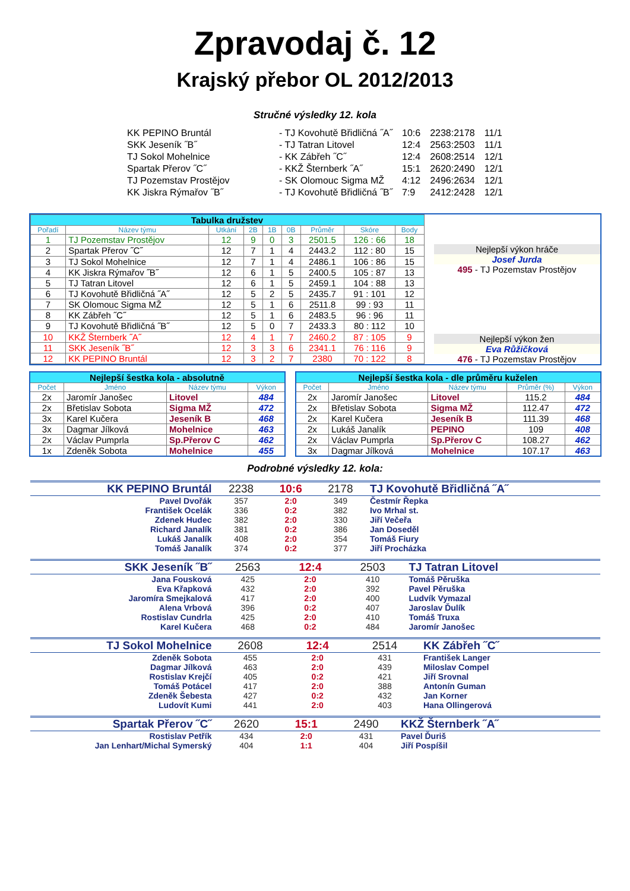Zpravodaj č. 12
Krajský přebor OL 2012/2013
Stručné výsledky 12. kola
| KK PEPINO Bruntál | - TJ Kovohutě Břidličná ˝A˝ | 10:6 | 2238:2178 | 11/1 |
| SKK Jeseník ˝B˝ | - TJ Tatran Litovel | 12:4 | 2563:2503 | 11/1 |
| TJ Sokol Mohelnice | - KK Zábřeh ˝C˝ | 12:4 | 2608:2514 | 12/1 |
| Spartak Přerov ˝C˝ | - KKŽ Šternberk ˝A˝ | 15:1 | 2620:2490 | 12/1 |
| TJ Pozemstav Prostějov | - SK Olomouc Sigma MŽ | 4:12 | 2496:2634 | 12/1 |
| KK Jiskra Rýmařov ˝B˝ | - TJ Kovohutě Břidličná ˝B˝ | 7:9 | 2412:2428 | 12/1 |
| Tabulka družstev | | | | | | | | |
| Pořadí | Název týmu | Utkání | 2B | 1B | 0B | Průměr | Skóre | Body |
| 1 | TJ Pozemstav Prostějov | 12 | 9 | 0 | 3 | 2501.5 | 126 : 66 | 18 |
| 2 | Spartak Přerov ˝C˝ | 12 | 7 | 1 | 4 | 2443.2 | 112 : 80 | 15 |
| 3 | TJ Sokol Mohelnice | 12 | 7 | 1 | 4 | 2486.1 | 106 : 86 | 15 |
| 4 | KK Jiskra Rýmařov ˝B˝ | 12 | 6 | 1 | 5 | 2400.5 | 105 : 87 | 13 |
| 5 | TJ Tatran Litovel | 12 | 6 | 1 | 5 | 2459.1 | 104 : 88 | 13 |
| 6 | TJ Kovohutě Břidličná ˝A˝ | 12 | 5 | 2 | 5 | 2435.7 | 91 : 101 | 12 |
| 7 | SK Olomouc Sigma MŽ | 12 | 5 | 1 | 6 | 2511.8 | 99 : 93 | 11 |
| 8 | KK Zábřeh ˝C˝ | 12 | 5 | 1 | 6 | 2483.5 | 96 : 96 | 11 |
| 9 | TJ Kovohutě Břidličná ˝B˝ | 12 | 5 | 0 | 7 | 2433.3 | 80 : 112 | 10 |
| 10 | KKŽ Šternberk ˝A˝ | 12 | 4 | 1 | 7 | 2460.2 | 87 : 105 | 9 |
| 11 | SKK Jeseník ˝B˝ | 12 | 3 | 3 | 6 | 2341.1 | 76 : 116 | 9 |
| 12 | KK PEPINO Bruntál | 12 | 3 | 2 | 7 | 2380 | 70 : 122 | 8 |
Nejlepší výkon hráče
Josef Jurda
495 - TJ Pozemstav Prostějov
Nejlepší výkon žen
Eva Růžičková
476 - TJ Pozemstav Prostějov
| Nejlepší šestka kola - absolutně | | | |
| Počet | Jméno | Název týmu | Výkon |
| 2x | Jaromír Janošec | Litovel | 484 |
| 2x | Břetislav Sobota | Sigma MŽ | 472 |
| 3x | Karel Kučera | Jeseník B | 468 |
| 3x | Dagmar Jílková | Mohelnice | 463 |
| 2x | Václav Pumprla | Sp.Přerov C | 462 |
| 1x | Zdeněk Sobota | Mohelnice | 455 |
| Nejlepší šestka kola - dle průměru kuželen | | | | |
| Počet | Jméno | Název týmu | Průměr (%) | Výkon |
| 2x | Jaromír Janošec | Litovel | 115.2 | 484 |
| 2x | Břetislav Sobota | Sigma MŽ | 112.47 | 472 |
| 2x | Karel Kučera | Jeseník B | 111.39 | 468 |
| 2x | Lukáš Janalík | PEPINO | 109 | 408 |
| 2x | Václav Pumprla | Sp.Přerov C | 108.27 | 462 |
| 3x | Dagmar Jílková | Mohelnice | 107.17 | 463 |
Podrobné výsledky 12. kola:
| KK PEPINO Bruntál | 2238 | 10:6 | 2178 | TJ Kovohutě Břidličná ˝A˝ |
| Pavel Dvořák | 357 | 2:0 | 349 | Čestmír Řepka |
| František Ocelák | 336 | 0:2 | 382 | Ivo Mrhal st. |
| Zdenek Hudec | 382 | 2:0 | 330 | Jiří Večeřa |
| Richard Janalík | 381 | 0:2 | 386 | Jan Doseděl |
| Lukáš Janalík | 408 | 2:0 | 354 | Tomáš Fiury |
| Tomáš Janalík | 374 | 0:2 | 377 | Jiří Procházka |
| SKK Jeseník ˝B˝ | 2563 | 12:4 | 2503 | TJ Tatran Litovel |
| Jana Fousková | 425 | 2:0 | 410 | Tomáš Pěruška |
| Eva Křapková | 432 | 2:0 | 392 | Pavel Pěruška |
| Jaromíra Smejkalová | 417 | 2:0 | 400 | Ludvík Vymazal |
| Alena Vrbová | 396 | 0:2 | 407 | Jaroslav Ďulík |
| Rostislav Cundrla | 425 | 2:0 | 410 | Tomáš Truxa |
| Karel Kučera | 468 | 0:2 | 484 | Jaromír Janošec |
| TJ Sokol Mohelnice | 2608 | 12:4 | 2514 | KK Zábřeh ˝C˝ |
| Zdeněk Sobota | 455 | 2:0 | 431 | František Langer |
| Dagmar Jílková | 463 | 2:0 | 439 | Miloslav Compel |
| Rostislav Krejčí | 405 | 0:2 | 421 | Jiří Srovnal |
| Tomáš Potácel | 417 | 2:0 | 388 | Antonín Guman |
| Zdeněk Šebesta | 427 | 0:2 | 432 | Jan Korner |
| Ludovít Kumi | 441 | 2:0 | 403 | Hana Ollingerová |
| Spartak Přerov ˝C˝ | 2620 | 15:1 | 2490 | KKŽ Šternberk ˝A˝ |
| Rostislav Petřík | 434 | 2:0 | 431 | Pavel Ďuriš |
| Jan Lenhart/Michal Symerský | 404 | 1:1 | 404 | Jiří Pospíšil |